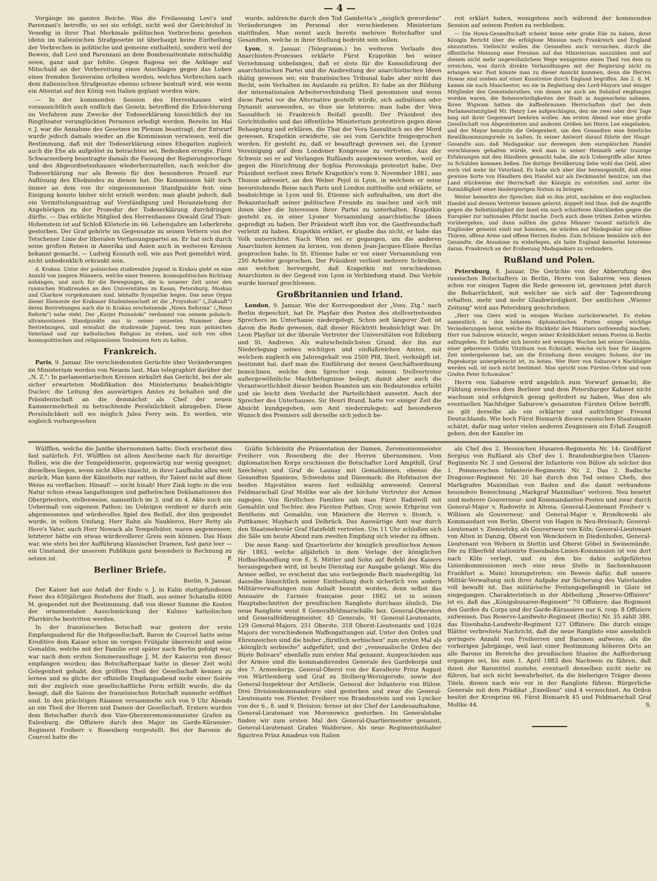— 4 —
Vorgänge im ganzen Reiche. Was die Freilassung Levi's und Parenzani's betreffe, so sei sie erfolgt, nicht weil der Gerichtshof in Venedig in ihrer That Merkmale politischen Verbrechens gesehen (denn im italienischen Strafgesetze ist überhaupt keine Eintheilung der Verbrechen in politische und gemeine enthalten), sondern weil der Beweis, daß Levi und Parenzani an dem Bombenattentate mitschuldig seien, ganz und gar fehlte. Gegen Ragosa sei die Anklage auf Mitschuld an der Vorbereitung eines Anschlages gegen das Leben eines fremden Souverains erhoben worden, welches Verbrechen nach dem italienischen Strafgesetze ebenso schwer bestraft wird, wie wenn ein Attentat auf den König von Italien geplant worden wäre.
— In der kommenden Session des Herrenhauses wird voraussichtlich auch endlich das Gesetz, betreffend die Erleichterung im Verfahren zum Zwecke der Todeserklärung hinsichtlich der im Ringtheater verunglückten Personen erledigt werden. Bereits im Mai v. J. war die Annahme des Gesetzes im Plenum beantragt, der Entwurf wurde jedoch damals wieder an die Kommission verwiesen, weil die Bestimmung, daß mit der Todeserklärung eines Ehegatten zugleich auch die Ehe als aufgelöst zu betrachten sei, Bedenken erregte. Fürst Schwarzenberg beantragte damals die Fassung der Regierungsvorlage und des Abgeordnetenhauses wiederherzustellen, nach welcher die Todeserklärung nur als Beweis für den besonderen Prozeß zur Auflösung des Ehebundes zu dienen hat. Die Kommission hält noch immer an dem von ihr eingenommenen Standpunkte fest; eine Einigung konnte bisher nicht erzielt werden; man glaubt jedoch, daß ein Vermittelungsantrag auf Verständigung und Heranziehung der Angehörigen zu der Prozedur der Todeserklärung durchdringen dürfte. — Das erbliche Mitglied des Herrenhauses Oswald Graf Thun-Hohenstein ist auf Schloß Klösterle im 66. Lebensjahre am Leberkrebs gestorben. Der Graf gehörte im Gegensatze zu seinen Vettern von der Tetschener Linie der liberalen Verfassungspartei an. Er hat sich durch seine großen Reisen in Amerika und Asien auch in weiteren Kreisen bekannt gemacht. — Ludwig Kossuth soll, wie aus Pest gemeldet wird, nicht unbedenklich erkrankt sein.
d. Krakau. Unter der polnischen studirenden Jugend in Krakau giebt es eine Anzahl von jungern Männern, welche einer freieren, kosmopolitischen Richtung anhängen, und auch für die Bewegungen, die in neuerer Zeit unter den russischen Studirenden an den Universitäten zu Kasan, Petersburg, Moskau und Charkow vorgekommen sind, lebhafte Sympathie hegen. Das neue Organ dieser Elemente der Krakauer Studentenschaft ist die „Przyszłość" („Zukunft") deren Bestrebungen auch die in Krakau erscheinende „Nowa Reforma" („Neue Reform") nahe steht. Der „Kurjer Poznański" verdammt von seinem polnisch-ultramontanen Standpunkte aus in seiner neuesten Nummer diese Bestrebungen, und ermahnt die studirende Jugend, treu zum polnischen Vaterland und zur katholischen Religion zu stehen, und sich von allen kosmopolitischen und religionslosen Tendenzen fern zu halten.
Frankreich.
Paris, 9. Januar. Die verschiedensten Gerüchte über Veränderungen im Ministerium werden von Neuem laut. Man telegraphirt darüber der „N. Z.": In parlamentarischen Kreisen zirkulirt das Gerücht, bei der als sicher erwarteten Modifikation des Ministeriums beabsichtigte Duclerc die Leitung des auswärtigen Amtes zu behalten und die Präsidentschaft an die demnächst als Chef der neuen Kammermehrheit zu betrachtende Persönlichkeit abzugeben. Diese Persönlichkeit soll wo möglich Jules Ferry sein. Es werden, wie sogleich vorhergesehen
wurde, zahlreiche durch den Tod Gambetta's „möglich gewordene" Veränderungen im Personal der verschiedenen Ministerium stattfinden. Man nennt auch bereits mehrere Botschafter und Gesandten, welche in ihrer Stellung bedroht sein sollen.
Lyon, 9. Januar. (Telegramm.) Im weiteren Verlaufe des Anarchisten-Prozesses erklärte Fürst Krapotkin bei seiner Vernehmung unbefangen, daß er stets für die Konsolidirung der anarchistischen Partei und die Ausbreitung der anarchistischen Ideen thätig gewesen sei; ein französisches Tribunal habe aber nicht das Recht, sein Verhalten im Auslande zu prüfen. Er habe an der Bildung der internationalen Arbeiterverbindung Theil genommen und wenn diese Partei vor die Alternative gestellt würde, sich aufzulösen oder Dynamit anzuwenden, so thue sie letzteres; man habe der Vera Sassulitsch in Frankreich Beifall gezollt. Der Präsident des Gerichtshofes und das öffentliche Ministerium protestiren gegen diese Behauptung und erklären, die That der Vera Sassulitsch sei der Mord gewesen. Krapotkin erwiderte, sie sei vom Gerichte freigesprochen worden. Er gesteht zu, daß er beauftragt gewesen sei, die Lyoner Vereinigung auf dem Londoner Kongresse zu vertreten. Aus der Schweiz sei er auf Verlangen Rußlands ausgewiesen worden, weil er gegen die Hinrichtung der Sophia Perowskaja protestirt habe. Der Präsident verliest zwei Briefe Krapotkin's vom 9. November 1881, aus Thonon adressirt, an den Weber Pejol in Lyon, in welchem er seine bevorstehende Reise nach Paris und London mittheilte und erklärte, er beabsichtige in Lyon und St. Etienne sich aufzuhalten, um dort die Bekanntschaft seiner politischen Freunde zu machen und sich mit ihnen über die Interessen ihrer Partei zu unterhalten. Krapotkin gesteht zu, in einer Lyoner Versammlung anarchistische Ideen gepredigt zu haben. Der Präsident wirft ihm vor, die Gastfreundschaft verletzt zu haben. Krapotkin erklärt, er glaube das nicht, er habe das Volk unterrichtet. Nach Wien sei er gegangen, um die anderen Anarchisten kennen zu lernen, von denen Jean-Jacques-Elisée Reclus gesprochen habe. In St. Etienne habe er vor einer Versammlung von 250 Arbeiter gesprochen. Der Präsident verliest mehrere Schreiben, aus welchen hervorgeht, daß Krapotkin mit verschiedenen Anarchisten in der Gegend von Lyon in Verbindung stand. Das Verhör wurde hierauf geschlossen.
Großbritannien und Irland.
London, 9. Januar. Wie der Korrespondent der „Voss. Ztg." nach Berlin depeschirt, hat Dr. Playfair den Posten des stellvertretenden Sprechers im Unterhause niedergelegt. Schon seit längerer Zeit ist davon die Rede gewesen, daß dieser Rücktritt beabsichtigt war. Dr. Leon Playfair ist der liberale Vertreter der Universitäten von Edinburg und St. Andrews. Als wahrscheinlichsten Grund, der ihn zur Niederlegung seines wichtigen und einflußreichen Amtes, mit welchem zugleich ein Jahresgehalt von 2500 Pfd. Sterl. verknüpft ist, bestimmt hat, darf man die Einführung der neuen Geschäftsordnung bezeichnen, welche dem Sprecher resp. seinem Stellvertreter außergewöhnliche Machtbefugnisse beilegt, damit aber auch die Verantwortlichkeit dieser beiden Beamten um ein Bedeutendes erhöht und sie leicht dem Verdacht der Parteilichkeit aussetzt. Auch der Sprecher des Unterhauses, Sir Henri Brand, hatte vor einiger Zeit die Absicht kundgegeben, sein Amt niederzulegen; auf besonderen Wunsch des Premiers soll derselbe sich jedoch be-
reit erklärt haben, wenigstens noch während der kommenden Session auf seinem Posten zu verbleiben.
— Die Howa-Gesandtschaft scheint keine sehr große Eile zu haben, ihrer Königin Bericht über die erfolglose Mission nach Frankreich und England abzustatten. Vielleicht wollen die Gesandten auch versuchen, durch die öffentliche Meinung eine Pression auf das Ministerium auszuüben und auf diesem nicht mehr ungewöhnlichem Wege wenigstens einen Theil von dem zu erreichen, was durch direkte Verhandlungen mit der Regierung nicht zu erlangen war. Fast könnte man zu dieser Ansicht kommen, denn die Herren Howas sind soeben auf einer Kunstreise durch England begriffen. Am 2. d. M. kamen sie nach Manchester, wo sie in Begleitung des Lord-Mayors und einiger Mitglieder des Gemeinderathes, von denen sie auch am Bahnhof empfangen worden waren, die Sehenswürdigkeiten der Stadt in Augenschein nahmen. Ihren Wigwam hatten die kaffeebraunen Herrschaften dort bei dem Parlamentsmitglied Mr. Henry Lee aufgeschlagen, den sie zwei oder drei Tage lang mit ihrer Gegenwart beehren wollen. Am ersten Abend war eine große Gesellschaft von Abgeordneten und anderen Größen bei Herrn Lee eingeladen, und der Mayor benutzte die Gelegenheit, um den Gesandten eine feierliche Bewillkommnungsrede zu halten. In seiner Antwort darauf führte der Haupt-Gesandte aus, daß Madagaskar nur deswegen dem europäischen Handel verschlossen gehalten würde, weil man in seiner Heimath sehr traurige Erfahrungen mit den Händlern gemacht habe, die sich Uebergriffe aller Arten zu Schulden kommen ließen. Die dortige Bevölkerung liebe wohl das Geld, aber noch viel mehr ihr Vaterland. Es habe sich aber klar herausgestellt, daß eine gewisse Sorte von Händlern den Handel nur als Deckmantel benütze, um das Land stückweise der Herrschaft der Königin zu entreißen und unter die Botmäßigkeit einer ländergierigen Nation zu bringen.
Weiter bemerkte der Sprecher, daß es ihm jetzt, nachdem er den englischen Handel und dessen Vertreter kennen gelernt, doppelt leid thue, daß die Angriffe gegen die Selbständigkeit der Insel ein noch schärferes Abschließen gegen die Europäer zur nationalen Pflicht mache. Doch auch diese trüben Zeiten würden vorübergehen, und dann sollten die guten Männer (womit natürlich die Engländer gemeint sind) nur kommen, sie würden auf Madagaskar nur offene Thüren, offene Arme und offene Herzen finden. Zum Schlusse bemühte sich der Gesandte, die Annahme zu widerlegen, als habe England keinerlei Interesse daran, Frankreich an der Eroberung Madagaskars zu verhindern.
Rußland und Polen.
Petersburg, 8. Januar. Die Gerüchte von der Abberufung des russischen Botschafters in Berlin, Herrn von Saburow, von denen schon vor einigen Tagen die Rede gewesen ist, gewinnen jetzt durch die Beharrlichkeit, mit welcher sie sich auf der Tagesordnung erhalten, mehr und mehr Glaubwürdigkeit. Der amtlichen „Wiener Zeitung" wird aus Petersburg geschrieben:
„Herr von Giers wird in einigen Wochen zurückerwartet. Es stehen namentlich in den höheren diplomatischen Posten einige wichtige Veränderungen bevor, welche die Rückkehr des Ministers nothwendig machen. Herr von Saburow wünscht, wegen seiner Kränklichkeit seinen Posten in Berlin aufzugeben. Er befindet sich bereits seit wenigen Wochen bei seiner Gemahlin, einer geborenen Gräfin Vitzthum von Eckstädt, welche sich hier für längere Zeit niedergelassen hat, um die Erziehung ihres einzigen Sohnes, der im Pagenkorps untergebracht ist, zu leiten. Wer Herr von Saburow's Nachfolger werden soll, ist noch nicht bestimmt. Man spricht vom Fürsten Orlow und vom Grafen Peter Schuwalow."
Herrn von Saburow wird angeblich zum Vorwurf gemacht, die Fühlung zwischen dem Berliner und dem Petersburger Kabinet nicht wachsam und erfolgreich genug gefördert zu haben. Was den als eventuellen Nachfolger Saburow's genannten Fürsten Orlow betrifft, so gilt derselbe als ein erklärter und aufrichtiger Freund Deutschlands. Wie hoch Fürst Bismarck diesen russischen Staatsmann schätzt, dafür mag unter vielen anderen Zeugnissen ein Erlaß Zeugniß geben, den der Kanzler im
Wülfflen, welche die Janthe übernommen hatte. Doch erscheint dies fast natürlich. Frl. Wülfflen ist allem Anscheine nach für derartige Rollen, wie die der Tempeldienerin, gegenwärtig nur wenig geeignet; dieselben liegen, wenn nicht Alles täuscht, in ihrer Laufbahn allzu weit zurück. Man kann der Künstlerin nur rathen, ihr Talent nicht auf diese Weise zu verflachen. Hinauf! — nicht hinab! Herr Zink legte in die von Natur schon etwas langathmigen und pathetischen Deklamationen des Oberpriesters, stellenweise, namentlich im 3. und im 4. Akte noch ein Uebermaß von eigenem Pathos; im Uebrigen verdient er durch sein abgemessenes und würdevolles Spiel den Beifall, der ihm gespendet wurde, in vollem Umfang. Herr Rahn als Naukleros, Herr Retty als Hero's Vater, auch Herr Nowack als Tempelhüter, waren angemessen; letzterer hätte ein etwas würdevollerer Greis sein können. Das Haus war, wie stets bei der Aufführung klassischer Dramen, fast ganz leer — ein Umstand, der unserem Publikum ganz besonders in Rechnung zu setzen ist. P.
Berliner Briefe.
Berlin, 9. Januar.
Der Kaiser hat aus Anlaß der Ende v. J. in Kulm stattgefundenen Feier des 650jährigen Bestehens der Stadt, aus seiner Schatulle 6000 M. gespendet mit der Bestimmung, daß von dieser Summe die Kosten der ornamentalen Ausschmückung der Kulmer katholischen Pfarrkirche bestritten werden.
In der französischen Botschaft war gestern der erste Empfangsabend für die Hofgesellschaft. Baron de Courcel hatte seine Kreditive dem Kaiser schon im vorigen Frühjahr überreicht und seine Gemahlin, welche mit der Familie erst später nach Berlin gefolgt war, war nach dem ersten Sommerausfluge J. M. der Kaiserin von dieser empfangen worden; das Botschafterpaar hatte in dieser Zeit wohl Gelegenheit gehabt, den größten Theil der Gesellschaft kennen zu lernen und so gliche der offizielle Empfangsabend mehr einer Soirée mit der zugleich eine gesellschaftliche Form erfüllt wurde, die da besagt, daß die Salons der französischen Botschaft nunmehr eröffnet sind. In den prächtigen Räumen versammelte sich von 9 Uhr Abends an ein Theil der Herren und Damen der Gesellschaft. Erstere wurden dem Botschafter durch den Vize-Oberzeremonienmeister Grafen zu Eulenburg, die Offiziere durch den Major im Garde-Kürassier-Regiment Freiherr v. Rosenberg vorgestellt. Bei der Baronin de Courcel hatte die
Gräfin Schleinitz die Präsentation der Damen, Zeremonienmeister Freiherr von Rosenberg die der Herren übernommen. Vom diplomatischen Korps erschienen die Botschafter Lord Ampthill, Graf Széchényi und Graf de Launay mit Gemahlinnen, ebenso die Gesandten Spaniens, Schwedens und Dänemark; die Hofstaaten der beiden Majestäten waren fast vollzählig anwesend; General Feldmarschall Graf Moltke war als der höchste Vertreter der Armee zugegen. Von fürstlichen Familien sah man Fürst Radziwill mit Gemahlin und Tochter, den Fürsten Putbus, Croy, sowie Erbprinz von Bentheim mit Gemahlin, von Ministern die Herren v. Stosch, v. Puttkamer, Maybach und Delbrück. Das Auswärtige Amt war durch den Staatssekretär Graf Hatzfeldt vertreten. Um 11 Uhr schloßen sich die Säle um heute Abend zum zweiten Empfang sich wieder zu öffnen.
Die neue Rang- und Quartierliste der königlich preußischen Armee für 1883, welche alljährlich in dem Verlage der königlichen Hofbuchhandlung von E. S. Mittler und Sohn auf Befehl des Kaisers herausgegeben wird, ist heute Dienstag zur Ausgabe gelangt. Wie die Armee selbst, so erscheint das uns vorliegende Buch mustergiltig. Ist dasselbe hinsichtlich seiner Eintheilung doch sicherlich von andern Militärverwaltungen zum Anhalt benutzt worden, denn selbst das Annuaire de l'armée française pour 1882 ist in seinen Hauptabschnitten der preußischen Rangliste durchaus ähnlich. Die neue Rangliste weist 8 Generalfeldmarschälle bez. General-Obersten und Generalfeldzeugmeister, 45 Generale, 91 General-Lieutenants, 129 General-Majors, 251 Oberste, 318 Oberst-Lieutenants und 1024 Majors der verschiedenen Waffengattungen auf. Unter den Orden und Ehrenzeichen sind die bisher „fürstlich serbischen" zum ersten Mal als „königlich serbische" aufgeführt, und der „venezualische Orden der Büste Bolivars" ebenfalls zum ersten Mal genannt. Ausgeschieden aus der Armee sind die kommandirenden Generale des Gardekorps und des 7. Armeekorps, General-Oberst von der Kavallerie Prinz August von Württemberg und Graf zu Stolberg-Wernigerode, sowie der General-Inspekteur der Artillerie, General der Infanterie von Bülow. Drei Divisionskommandeure sind gestorben und zwar die General-Lieutenants von Förster, Freiherr von Brandenstein und von Lyncker von der 6., 8. und 9. Division; ferner ist der Chef der Landesaufnahme, General-Lieutenant von Morozowicz gestorben. Im Generalstabe finden wir zum ersten Mal den General-Quartiermeister genannt, General-Lieutenant Grafen Waldersee. Als neue Regimentsinhaber figuriren Prinz Amadeus von Italien
als Chef des 2. Hessischen Husaren-Regiments Nr. 14; Großfürst Sergius von Rußland als Chef des 1. Brandenburgischen Ulanen-Regiments Nr. 3 und General der Infanterie von Bülow als solcher des 1. Pommerschen Infanterie-Regiments Nr. 2. Das 2. Badische Dragoner-Regiment Nr. 20 hat durch den Tod seines Chefs, des Markgrafen Maximilian von Baden und die damit verbundene besondere Bezeichnung „Markgraf Maximilian" verloren. Neu besetzt sind mehrere Gouverneur- und Kommandanten-Posten und zwar durch General-Major v. Radowitz in Altona, General-Lieutenant Freiherr v. Willisen als Gouverneur, und General-Major v. Bronikowski als Kommandant von Berlin, Oberst von Hagen in Neu-Breisach; General-Lieutenant v. Ziemietzky, als Gouverneur von Köln; General-Lieutenant von Alten in Danzig, Oberst von Wenckstern in Diedenhofen, General-Lieutenant von Webern in Stettin und Oberst Göbel in Swinemünde. Die zu Elberfeld stationirte Eisenbahn-Linien-Kommission ist von dort nach Köln verlegt, und zu den bis dahin aufgeführten Linienkommissionen noch eine neue Stelle in Sachsenhausen Frankfurt a. Main) hinzugetreten; ein Beweis dafür, daß unsere Militär-Verwaltung sich ihrer Aufgabe zur Sicherung des Vaterlandes voll bewußt ist. Das militärische Festungsgefängniß in Glatz ist eingegangen. Charakteristisch in der Abtheilung „Reserve-Offiziere" ist es, daß das „Königshusaren-Regiment" 70 Offiziere, das Regiment des Gardes du Corps und der Garde-Kürassiere nur 6, resp. 8 Offiziere aufweisen. Das Reserve-Landwehr-Regiment (Berlin) Nr. 35 zählt 388, das Eisenbahn-Landwehr-Regiment 127 Offiziere. Die durch einige Blätter verbreitete Nachricht, daß die neue Rangliste eine ansehnlich geringere Anzahl von Freiherren und Baronen aufweise, als die vorherigen Jahrgänge, weil laut einer Bestimmung höheren Orts an alle Barone im Bereiche des preußischen Staates die Aufforderung ergangen sei, bis zum 1. April 1883 den Nachweis zu führen, daß ihnen der Barontitel zustehe, eventuell denselben nicht mehr zu führen, hat sich nicht bewahrheitet, da die bisherigen Träger dieses Titels, diesen nach wie vor in der Rangliste führen. Bürgerliche Generale mit dem Prädikat „Exzellenz" sind 4 verzeichnet. An Orden besitzt der Kronprinz 66, Fürst Bismarck 45 und Feldmarschall Graf Moltke 44. S.